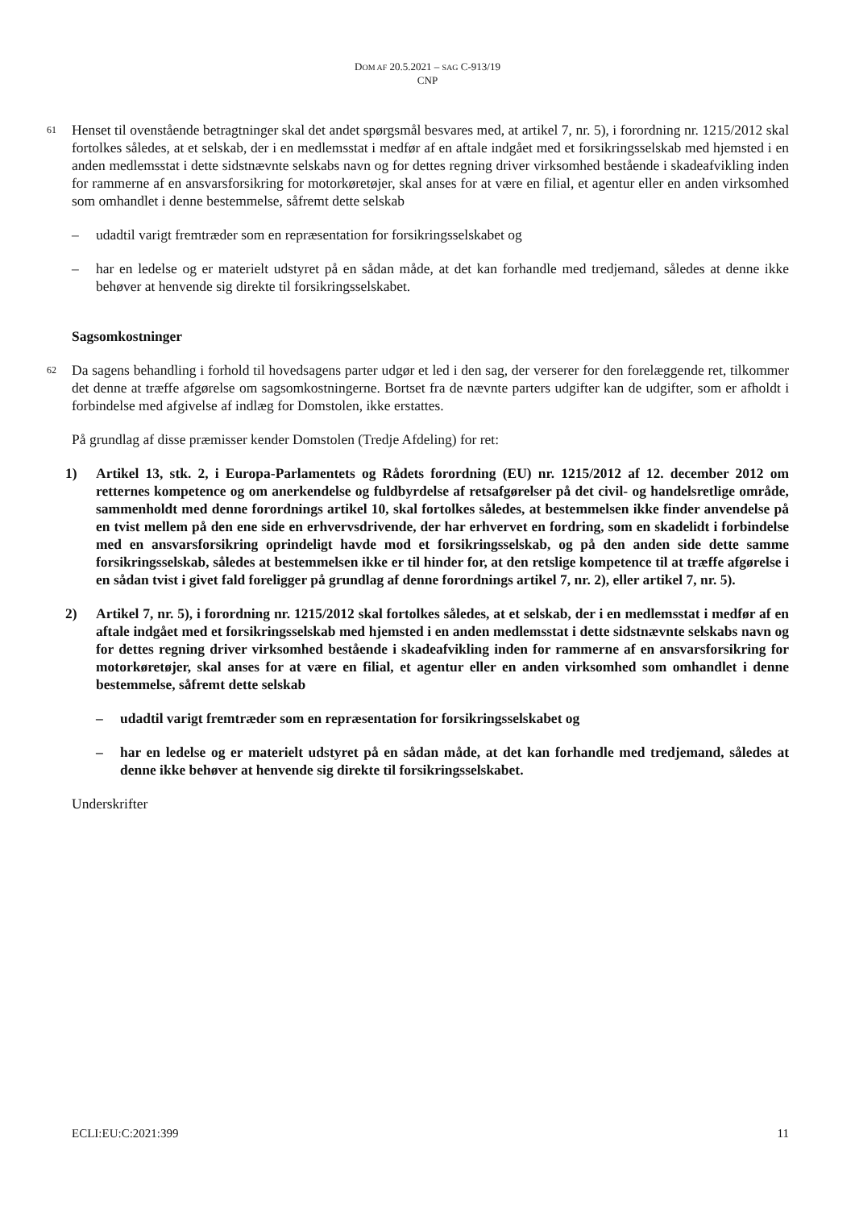DOM AF 20.5.2021 – SAG C-913/19
CNP
61 Henset til ovenstående betragtninger skal det andet spørgsmål besvares med, at artikel 7, nr. 5), i forordning nr. 1215/2012 skal fortolkes således, at et selskab, der i en medlemsstat i medfør af en aftale indgået med et forsikringsselskab med hjemsted i en anden medlemsstat i dette sidstnævnte selskabs navn og for dettes regning driver virksomhed bestående i skadeafvikling inden for rammerne af en ansvarsforsikring for motorkøretøjer, skal anses for at være en filial, et agentur eller en anden virksomhed som omhandlet i denne bestemmelse, såfremt dette selskab
– udadtil varigt fremtræder som en repræsentation for forsikringsselskabet og
– har en ledelse og er materielt udstyret på en sådan måde, at det kan forhandle med tredjemand, således at denne ikke behøver at henvende sig direkte til forsikringsselskabet.
Sagsomkostninger
62 Da sagens behandling i forhold til hovedsagens parter udgør et led i den sag, der verserer for den forelæggende ret, tilkommer det denne at træffe afgørelse om sagsomkostningerne. Bortset fra de nævnte parters udgifter kan de udgifter, som er afholdt i forbindelse med afgivelse af indlæg for Domstolen, ikke erstattes.
På grundlag af disse præmisser kender Domstolen (Tredje Afdeling) for ret:
1) Artikel 13, stk. 2, i Europa-Parlamentets og Rådets forordning (EU) nr. 1215/2012 af 12. december 2012 om retternes kompetence og om anerkendelse og fuldbyrdelse af retsafgørelser på det civil- og handelsretlige område, sammenholdt med denne forordnings artikel 10, skal fortolkes således, at bestemmelsen ikke finder anvendelse på en tvist mellem på den ene side en erhvervsdrivende, der har erhvervet en fordring, som en skadelidt i forbindelse med en ansvarsforsikring oprindeligt havde mod et forsikringsselskab, og på den anden side dette samme forsikringsselskab, således at bestemmelsen ikke er til hinder for, at den retslige kompetence til at træffe afgørelse i en sådan tvist i givet fald foreligger på grundlag af denne forordnings artikel 7, nr. 2), eller artikel 7, nr. 5).
2) Artikel 7, nr. 5), i forordning nr. 1215/2012 skal fortolkes således, at et selskab, der i en medlemsstat i medfør af en aftale indgået med et forsikringsselskab med hjemsted i en anden medlemsstat i dette sidstnævnte selskabs navn og for dettes regning driver virksomhed bestående i skadeafvikling inden for rammerne af en ansvarsforsikring for motorkøretøjer, skal anses for at være en filial, et agentur eller en anden virksomhed som omhandlet i denne bestemmelse, såfremt dette selskab
– udadtil varigt fremtræder som en repræsentation for forsikringsselskabet og
– har en ledelse og er materielt udstyret på en sådan måde, at det kan forhandle med tredjemand, således at denne ikke behøver at henvende sig direkte til forsikringsselskabet.
Underskrifter
ECLI:EU:C:2021:399 11